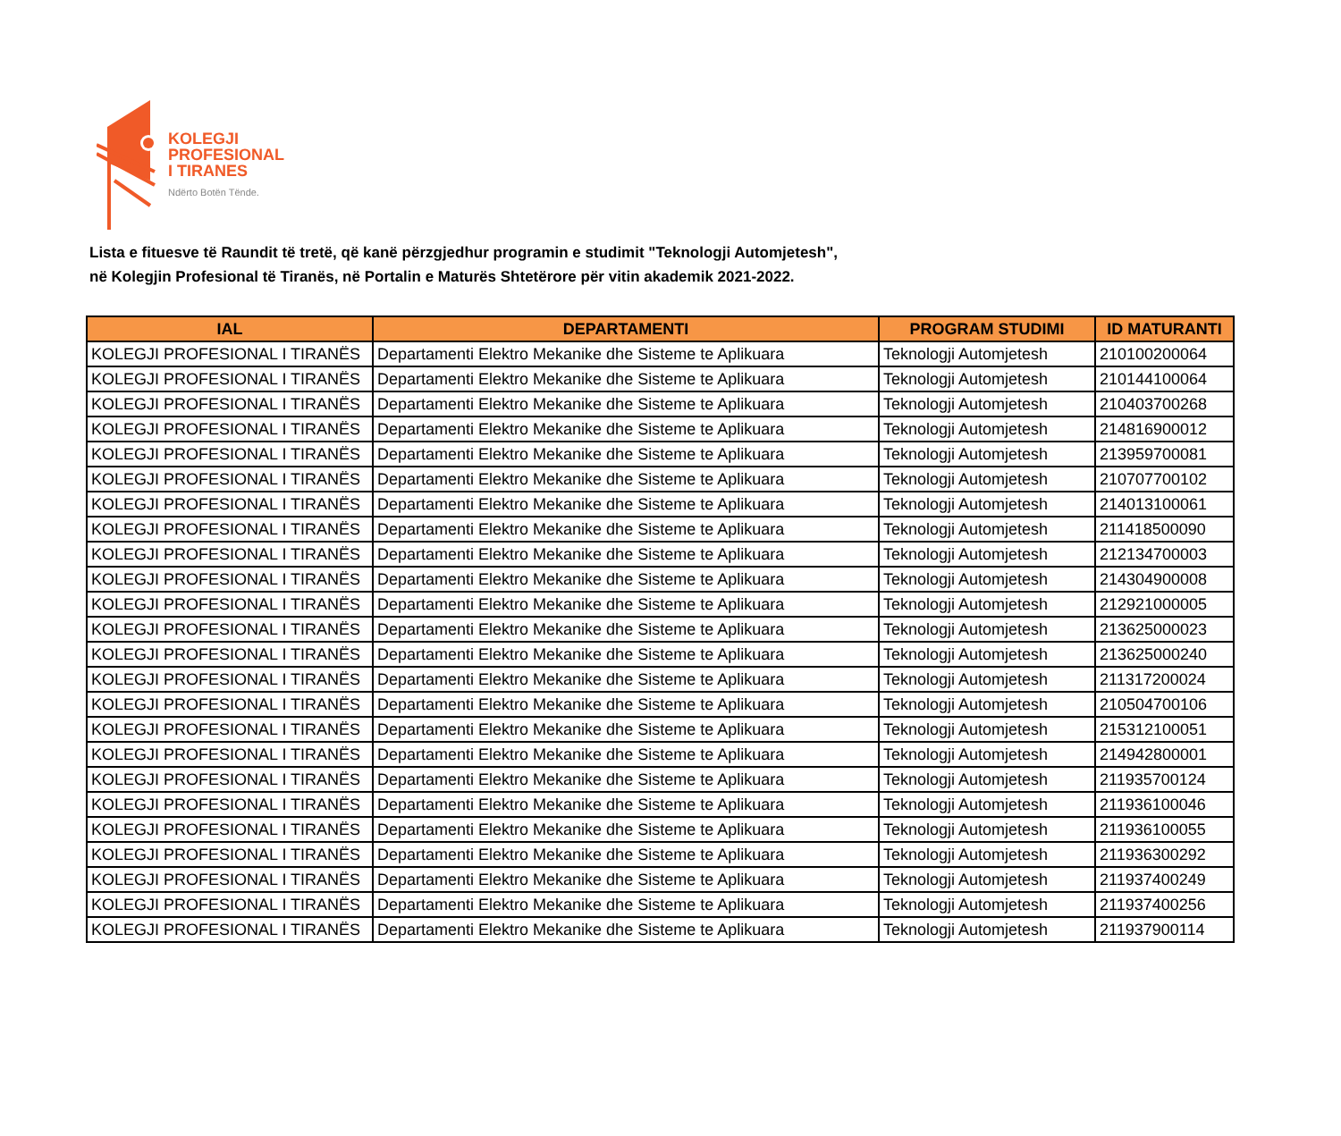KOLEGJI
PROFESIONAL
I TIRANES
Ndërto Botën Tënde.
Lista e fituesve të Raundit të tretë, që kanë përzgjedhur programin e studimit "Teknologji Automjetesh",
në Kolegjin Profesional të Tiranës, në Portalin e Maturës Shtetërore për vitin akademik 2021-2022.
| IAL | DEPARTAMENTI | PROGRAM STUDIMI | ID MATURANTI |
| --- | --- | --- | --- |
| KOLEGJI PROFESIONAL I TIRANËS | Departamenti Elektro Mekanike dhe Sisteme te Aplikuara | Teknologji Automjetesh | 210100200064 |
| KOLEGJI PROFESIONAL I TIRANËS | Departamenti Elektro Mekanike dhe Sisteme te Aplikuara | Teknologji Automjetesh | 210144100064 |
| KOLEGJI PROFESIONAL I TIRANËS | Departamenti Elektro Mekanike dhe Sisteme te Aplikuara | Teknologji Automjetesh | 210403700268 |
| KOLEGJI PROFESIONAL I TIRANËS | Departamenti Elektro Mekanike dhe Sisteme te Aplikuara | Teknologji Automjetesh | 214816900012 |
| KOLEGJI PROFESIONAL I TIRANËS | Departamenti Elektro Mekanike dhe Sisteme te Aplikuara | Teknologji Automjetesh | 213959700081 |
| KOLEGJI PROFESIONAL I TIRANËS | Departamenti Elektro Mekanike dhe Sisteme te Aplikuara | Teknologji Automjetesh | 210707700102 |
| KOLEGJI PROFESIONAL I TIRANËS | Departamenti Elektro Mekanike dhe Sisteme te Aplikuara | Teknologji Automjetesh | 214013100061 |
| KOLEGJI PROFESIONAL I TIRANËS | Departamenti Elektro Mekanike dhe Sisteme te Aplikuara | Teknologji Automjetesh | 211418500090 |
| KOLEGJI PROFESIONAL I TIRANËS | Departamenti Elektro Mekanike dhe Sisteme te Aplikuara | Teknologji Automjetesh | 212134700003 |
| KOLEGJI PROFESIONAL I TIRANËS | Departamenti Elektro Mekanike dhe Sisteme te Aplikuara | Teknologji Automjetesh | 214304900008 |
| KOLEGJI PROFESIONAL I TIRANËS | Departamenti Elektro Mekanike dhe Sisteme te Aplikuara | Teknologji Automjetesh | 212921000005 |
| KOLEGJI PROFESIONAL I TIRANËS | Departamenti Elektro Mekanike dhe Sisteme te Aplikuara | Teknologji Automjetesh | 213625000023 |
| KOLEGJI PROFESIONAL I TIRANËS | Departamenti Elektro Mekanike dhe Sisteme te Aplikuara | Teknologji Automjetesh | 213625000240 |
| KOLEGJI PROFESIONAL I TIRANËS | Departamenti Elektro Mekanike dhe Sisteme te Aplikuara | Teknologji Automjetesh | 211317200024 |
| KOLEGJI PROFESIONAL I TIRANËS | Departamenti Elektro Mekanike dhe Sisteme te Aplikuara | Teknologji Automjetesh | 210504700106 |
| KOLEGJI PROFESIONAL I TIRANËS | Departamenti Elektro Mekanike dhe Sisteme te Aplikuara | Teknologji Automjetesh | 215312100051 |
| KOLEGJI PROFESIONAL I TIRANËS | Departamenti Elektro Mekanike dhe Sisteme te Aplikuara | Teknologji Automjetesh | 214942800001 |
| KOLEGJI PROFESIONAL I TIRANËS | Departamenti Elektro Mekanike dhe Sisteme te Aplikuara | Teknologji Automjetesh | 211935700124 |
| KOLEGJI PROFESIONAL I TIRANËS | Departamenti Elektro Mekanike dhe Sisteme te Aplikuara | Teknologji Automjetesh | 211936100046 |
| KOLEGJI PROFESIONAL I TIRANËS | Departamenti Elektro Mekanike dhe Sisteme te Aplikuara | Teknologji Automjetesh | 211936100055 |
| KOLEGJI PROFESIONAL I TIRANËS | Departamenti Elektro Mekanike dhe Sisteme te Aplikuara | Teknologji Automjetesh | 211936300292 |
| KOLEGJI PROFESIONAL I TIRANËS | Departamenti Elektro Mekanike dhe Sisteme te Aplikuara | Teknologji Automjetesh | 211937400249 |
| KOLEGJI PROFESIONAL I TIRANËS | Departamenti Elektro Mekanike dhe Sisteme te Aplikuara | Teknologji Automjetesh | 211937400256 |
| KOLEGJI PROFESIONAL I TIRANËS | Departamenti Elektro Mekanike dhe Sisteme te Aplikuara | Teknologji Automjetesh | 211937900114 |